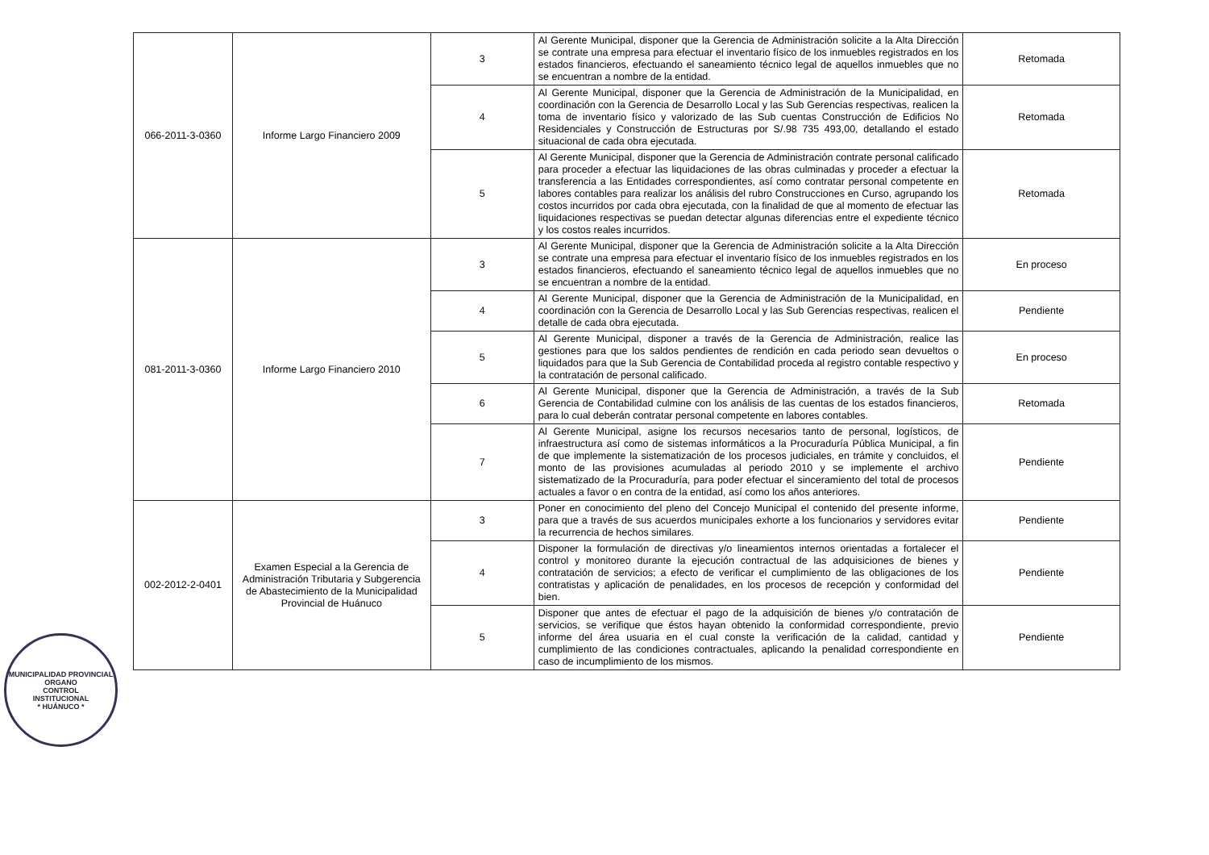| 066-2011-3-0360 | Informe Largo Financiero 2009 | 3 | Al Gerente Municipal, disponer que la Gerencia de Administración solicite a la Alta Dirección se contrate una empresa para efectuar el inventario físico de los inmuebles registrados en los estados financieros, efectuando el saneamiento técnico legal de aquellos inmuebles que no se encuentran a nombre de la entidad. | Retomada |
| | | 4 | Al Gerente Municipal, disponer que la Gerencia de Administración de la Municipalidad, en coordinación con la Gerencia de Desarrollo Local y las Sub Gerencias respectivas, realicen la toma de inventario físico y valorizado de las Sub cuentas Construcción de Edificios No Residenciales y Construcción de Estructuras por S/.98 735 493,00, detallando el estado situacional de cada obra ejecutada. | Retomada |
| | | 5 | Al Gerente Municipal, disponer que la Gerencia de Administración contrate personal calificado para proceder a efectuar las liquidaciones de las obras culminadas y proceder a efectuar la transferencia a las Entidades correspondientes, así como contratar personal competente en labores contables para realizar los análisis del rubro Construcciones en Curso, agrupando los costos incurridos por cada obra ejecutada, con la finalidad de que al momento de efectuar las liquidaciones respectivas se puedan detectar algunas diferencias entre el expediente técnico y los costos reales incurridos. | Retomada |
| 081-2011-3-0360 | Informe Largo Financiero 2010 | 3 | Al Gerente Municipal, disponer que la Gerencia de Administración solicite a la Alta Dirección se contrate una empresa para efectuar el inventario físico de los inmuebles registrados en los estados financieros, efectuando el saneamiento técnico legal de aquellos inmuebles que no se encuentran a nombre de la entidad. | En proceso |
| | | 4 | Al Gerente Municipal, disponer que la Gerencia de Administración de la Municipalidad, en coordinación con la Gerencia de Desarrollo Local y las Sub Gerencias respectivas, realicen el detalle de cada obra ejecutada. | Pendiente |
| | | 5 | Al Gerente Municipal, disponer a través de la Gerencia de Administración, realice las gestiones para que los saldos pendientes de rendición en cada periodo sean devueltos o liquidados para que la Sub Gerencia de Contabilidad proceda al registro contable respectivo y la contratación de personal calificado. | En proceso |
| | | 6 | Al Gerente Municipal, disponer que la Gerencia de Administración, a través de la Sub Gerencia de Contabilidad culmine con los análisis de las cuentas de los estados financieros, para lo cual deberán contratar personal competente en labores contables. | Retomada |
| | | 7 | Al Gerente Municipal, asigne los recursos necesarios tanto de personal, logísticos, de infraestructura así como de sistemas informáticos a la Procuraduría Pública Municipal, a fin de que implemente la sistematización de los procesos judiciales, en trámite y concluidos, el monto de las provisiones acumuladas al periodo 2010 y se implemente el archivo sistematizado de la Procuraduría, para poder efectuar el sinceramiento del total de procesos actuales a favor o en contra de la entidad, así como los años anteriores. | Pendiente |
| 002-2012-2-0401 | Examen Especial a la Gerencia de Administración Tributaria y Subgerencia de Abastecimiento de la Municipalidad Provincial de Huánuco | 3 | Poner en conocimiento del pleno del Concejo Municipal el contenido del presente informe, para que a través de sus acuerdos municipales exhorte a los funcionarios y servidores evitar la recurrencia de hechos similares. | Pendiente |
| | | 4 | Disponer la formulación de directivas y/o lineamientos internos orientadas a fortalecer el control y monitoreo durante la ejecución contractual de las adquisiciones de bienes y contratación de servicios; a efecto de verificar el cumplimiento de las obligaciones de los contratistas y aplicación de penalidades, en los procesos de recepción y conformidad del bien. | Pendiente |
| | | 5 | Disponer que antes de efectuar el pago de la adquisición de bienes y/o contratación de servicios, se verifique que éstos hayan obtenido la conformidad correspondiente, previo informe del área usuaria en el cual conste la verificación de la calidad, cantidad y cumplimiento de las condiciones contractuales, aplicando la penalidad correspondiente en caso de incumplimiento de los mismos. | Pendiente |
MUNICIPALIDAD PROVINCIAL
ORGANO
CONTROL
INSTITUCIONAL
* HUÁNUCO *